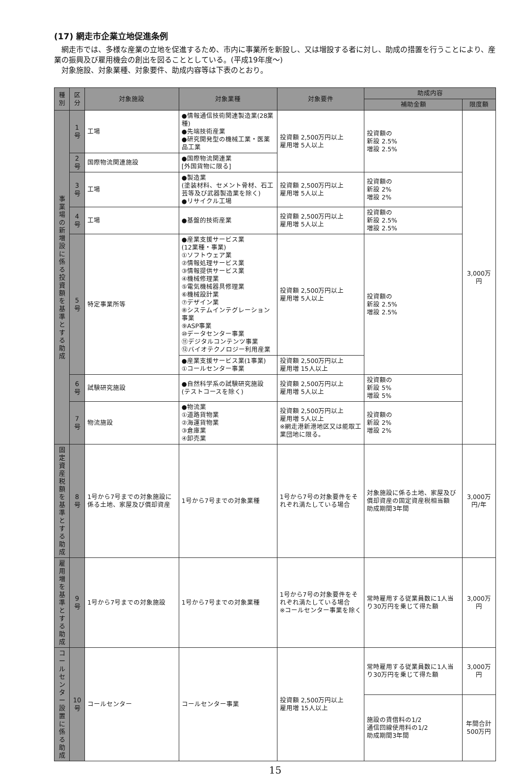(17) 網走市企業立地促進条例
　網走市では、多様な産業の立地を促進するため、市内に事業所を新設し、又は増設する者に対し、助成の措置を行うことにより、産業の振興及び雇用機会の創出を図ることとしている。(平成19年度～)
　対象施設、対象業種、対象要件、助成内容等は下表のとおり。
| 種別 | 区分 | 対象施設 | 対象業種 | 対象要件 | 助成内容 | |
| --- | --- | --- | --- | --- | --- | --- |
| | | | | | 補助金額 | 限度額 |
| 事業場の新増設に係る投資額を基準とする助成 | 1号 | 工場 | ●情報通信技術関連製造業(28業種) ●先端技術産業 ●研究開発型の機械工業・医薬品工業 | 投資額 2,500万円以上 雇用増 5人以上 | 投資額の 新設 2.5% 増設 2.5% | 3,000万円 |
| | 2号 | 国際物流関連施設 | ●国際物流関連業 [外国貨物に限る] | | | |
| | 3号 | 工場 | ●製造業 (塗装材料、セメント骨材、石工芸等及び武器製造業を除く) ●リサイクル工場 | 投資額 2,500万円以上 雇用増 5人以上 | 投資額の 新設 2% 増設 2% | |
| | 4号 | 工場 | ●基盤的技術産業 | 投資額 2,500万円以上 雇用増 5人以上 | 投資額の 新設 2.5% 増設 2.5% | |
| | 5号 | 特定事業所等 | ●産業支援サービス業 (12業種・事業) ①ソフトウェア業 ②情報処理サービス業 ③情報提供サービス業 ④機械修理業 ⑤電気機械器具修理業 ⑥機械設計業 ⑦デザイン業 ⑧システムインテグレーション事業 ⑨ASP事業 ⑩データセンター事業 ⑪デジタルコンテンツ事業 ⑫バイオテクノロジー利用産業 | 投資額 2,500万円以上 雇用増 5人以上 | 投資額の 新設 2.5% 増設 2.5% | |
| | | | ●産業支援サービス業(1事業) ①コールセンター事業 | 投資額 2,500万円以上 雇用増 15人以上 | | |
| | 6号 | 試験研究施設 | ●自然科学系の試験研究施設 (テストコースを除く) | 投資額 2,500万円以上 雇用増 5人以上 | 投資額の 新設 5% 増設 5% | |
| | 7号 | 物流施設 | ●物流業 ①道路貨物業 ②海運貨物業 ③倉庫業 ④卸売業 | 投資額 2,500万円以上 雇用増 5人以上 ※網走港新港地区又は能取工業団地に限る。 | 投資額の 新設 2% 増設 2% | |
| 固定資産税額を基準とする助成 | 8号 | 1号から7号までの対象施設に係る土地、家屋及び償却資産 | 1号から7号までの対象業種 | 1号から7号の対象要件をそれぞれ満たしている場合 | 対象施設に係る土地、家屋及び償却資産の固定資産税相当額 助成期間3年間 | 3,000万円/年 |
| 雇用増を基準とする助成 | 9号 | 1号から7号までの対象施設 | 1号から7号までの対象業種 | 1号から7号の対象要件をそれぞれ満たしている場合 ※コールセンター事業を除く | 常時雇用する従業員数に1人当り30万円を乗じて得た額 | 3,000万円 |
| コールセンター設置に係る助成 | 10号 | コールセンター | コールセンター事業 | 投資額 2,500万円以上 雇用増 15人以上 | 常時雇用する従業員数に1人当り30万円を乗じて得た額 | 3,000万円 |
| | | | | | 施設の賃借料の1/2 通信回線使用料の1/2 助成期間3年間 | 年間合計 500万円 |
15